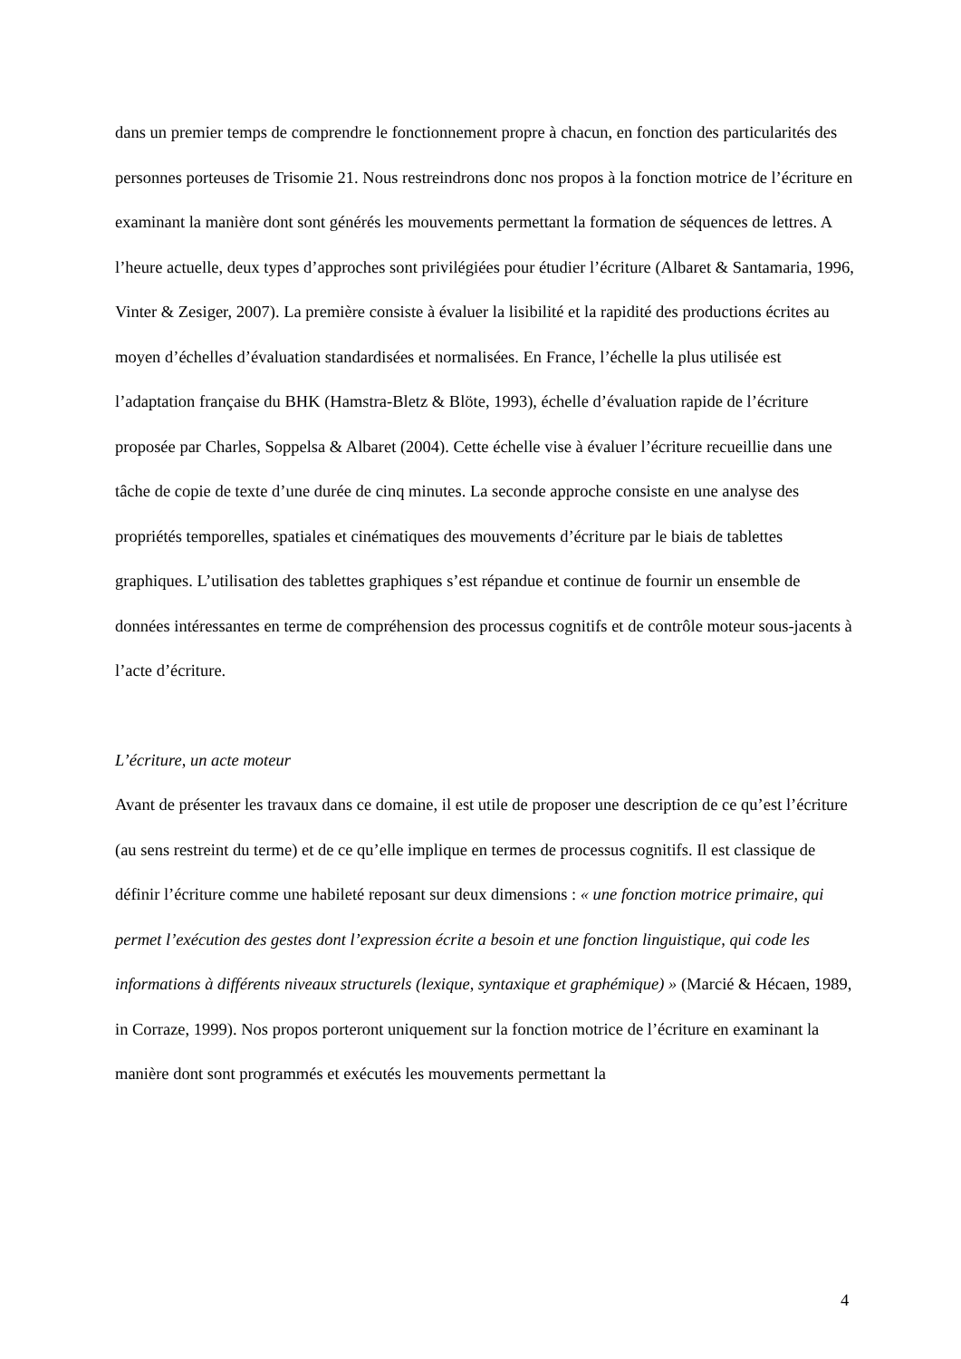dans un premier temps de comprendre le fonctionnement propre à chacun, en fonction des particularités des personnes porteuses de Trisomie 21. Nous restreindrons donc nos propos à la fonction motrice de l’écriture en examinant la manière dont sont générés les mouvements permettant la formation de séquences de lettres. A l’heure actuelle, deux types d’approches sont privilégiées pour étudier l’écriture (Albaret & Santamaria, 1996, Vinter & Zesiger, 2007). La première consiste à évaluer la lisibilité et la rapidité des productions écrites au moyen d’échelles d’évaluation standardisées et normalisées. En France, l’échelle la plus utilisée est l’adaptation française du BHK (Hamstra-Bletz & Blöte, 1993), échelle d’évaluation rapide de l’écriture proposée par Charles, Soppelsa & Albaret (2004). Cette échelle vise à évaluer l’écriture recueillie dans une tâche de copie de texte d’une durée de cinq minutes. La seconde approche consiste en une analyse des propriétés temporelles, spatiales et cinématiques des mouvements d’écriture par le biais de tablettes graphiques. L’utilisation des tablettes graphiques s’est répandue et continue de fournir un ensemble de données intéressantes en terme de compréhension des processus cognitifs et de contrôle moteur sous-jacents à l’acte d’écriture.
L’écriture, un acte moteur
Avant de présenter les travaux dans ce domaine, il est utile de proposer une description de ce qu’est l’écriture (au sens restreint du terme) et de ce qu’elle implique en termes de processus cognitifs. Il est classique de définir l’écriture comme une habileté reposant sur deux dimensions : « une fonction motrice primaire, qui permet l’exécution des gestes dont l’expression écrite a besoin et une fonction linguistique, qui code les informations à différents niveaux structurels (lexique, syntaxique et graphémique) » (Marcié & Hécaen, 1989, in Corraze, 1999). Nos propos porteront uniquement sur la fonction motrice de l’écriture en examinant la manière dont sont programmés et exécutés les mouvements permettant la
4